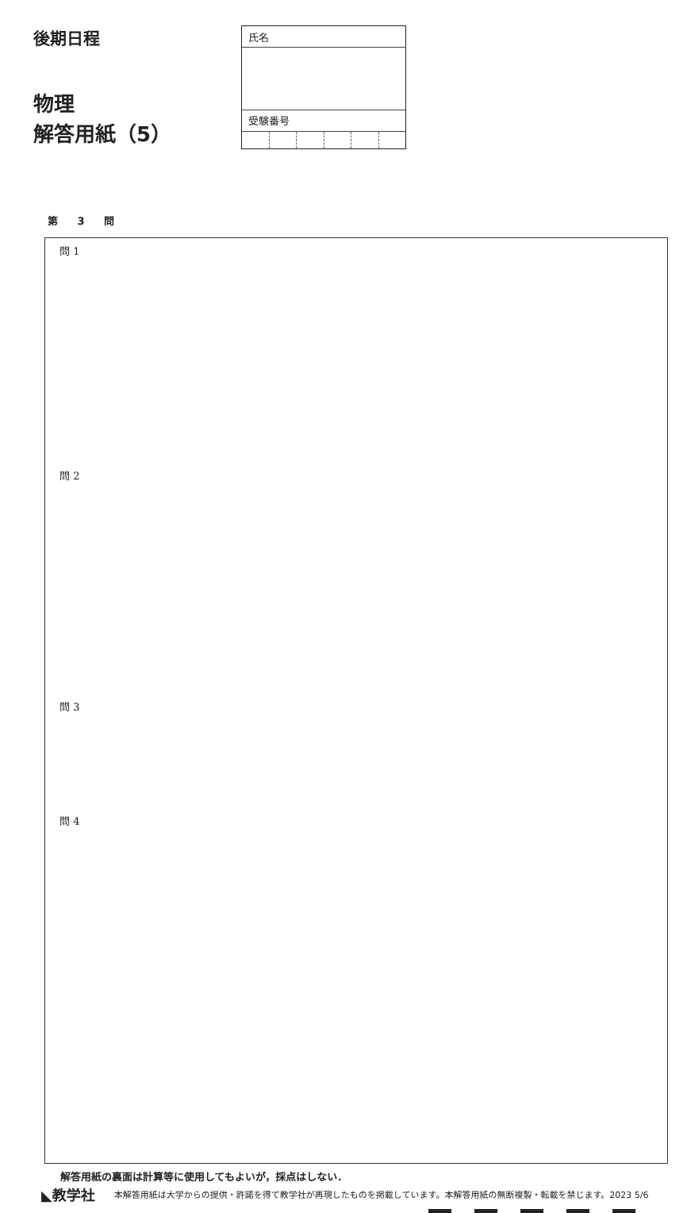後期日程
物理
解答用紙（5）
| 氏名 | | | | | |
| 受験番号 | | | | | |
第 3 問
問 1
問 2
問 3
問 4
解答用紙の裏面は計算等に使用してもよいが，採点はしない．
◣教学社 本解答用紙は大学からの提供・許諾を得て教学社が再現したものを掲載しています。本解答用紙の無断複製・転載を禁じます。2023 5/6